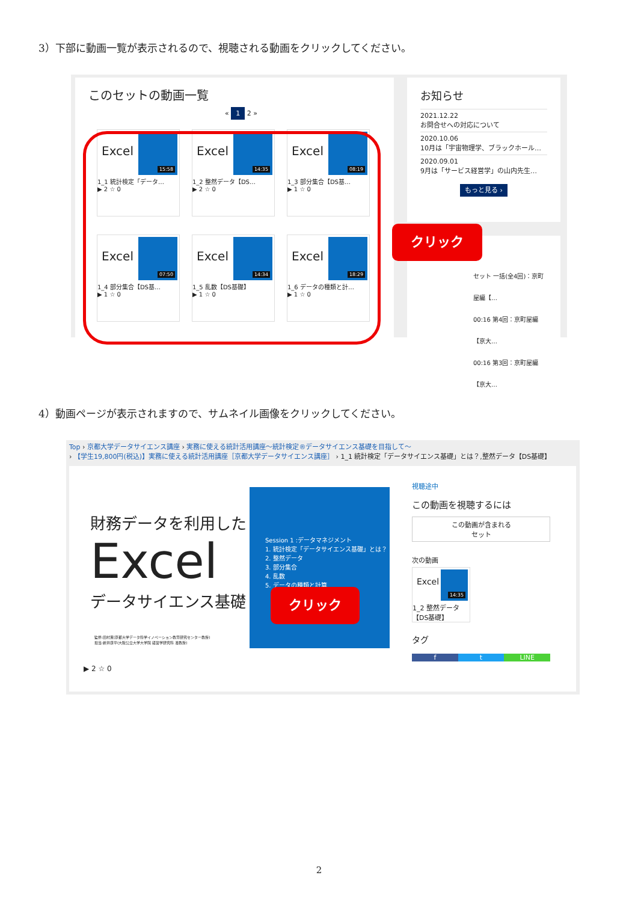3）下部に動画一覧が表示されるので、視聴される動画をクリックしてください。
このセットの動画一覧
« 1 2 »
Excel
15:58
1_1 統計検定「データ…
▶ 2 ☆ 0
Excel
14:35
1_2 整然データ【DS…
▶ 2 ☆ 0
Excel
08:19
1_3 部分集合【DS基…
▶ 1 ☆ 0
Excel
07:50
1_4 部分集合【DS基…
▶ 1 ☆ 0
Excel
14:34
1_5 乱数【DS基礎】
▶ 1 ☆ 0
Excel
18:29
1_6 データの種類と計…
▶ 1 ☆ 0
お知らせ
2021.12.22
お問合せへの対応について
2020.10.06
10月は「宇宙物理学、ブラックホール…
2020.09.01
9月は「サービス経営学」の山内先生…
もっと見る ›
セット 一括(全4回)：京町屋編【…
00:16 第4回：京町屋編【京大…
00:16 第3回：京町屋編【京大…
クリック
4）動画ページが表示されますので、サムネイル画像をクリックしてください。
Top › 京都大学データサイエンス講座 › 実務に使える統計活用講座～統計検定®データサイエンス基礎を目指して～
› 【学生19,800円(税込)】実務に使える統計活用講座［京都大学データサイエンス講座］ › 1_1 統計検定「データサイエンス基礎」とは？,整然データ【DS基礎】
財務データを利用した
Excel
データサイエンス基礎
Session 1 :データマネジメント
1. 統計検定「データサイエンス基礎」とは？
2. 整然データ
3. 部分集合
4. 乱数
5. データの種類と計算
監修:田村寛(京都大学データ科学イノベーション教育研究センター教授)
担当:新井康平(大阪公立大学大学院 経営学研究科 准教授)
▶ 2 ☆ 0
視聴途中
この動画を視聴するには
この動画が含まれる
セット
次の動画
Excel
14:35
1_2 整然データ
【DS基礎】
タグ
f t LINE
クリック
2